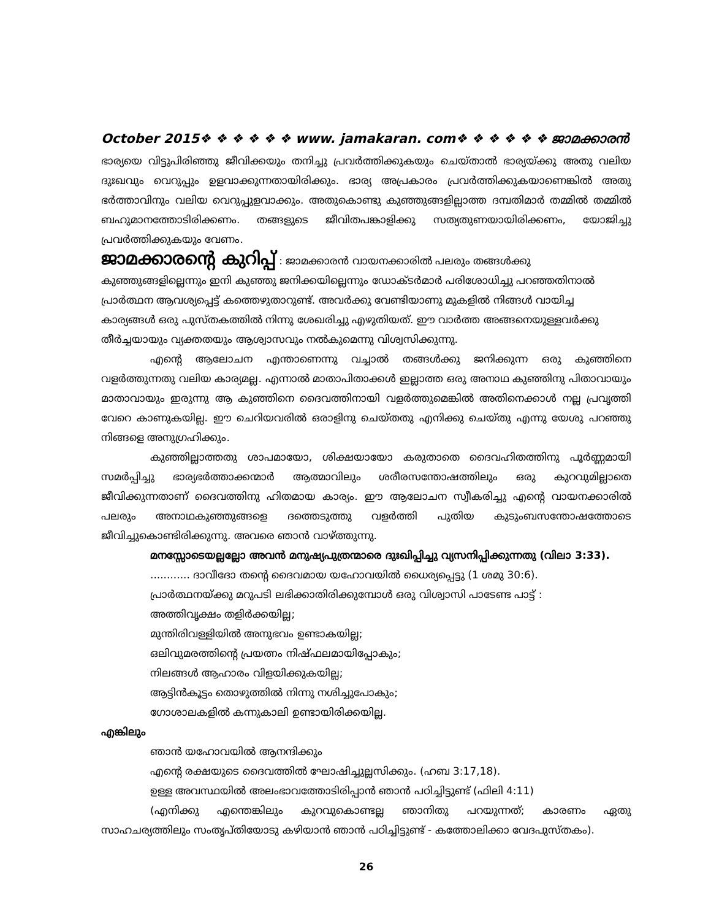October 2015❖ ❖ ❖ ❖ ❖ ❖ www. jamakaran. com❖ ❖ ❖ ❖ ❖ ❖ ജാമക്കാരൻ
ഭാര്യയെ വിട്ടുപിരിഞ്ഞു ജീവിക്കയും തനിച്ചു പ്രവർത്തിക്കുകയും ചെയ്താൽ ഭാര്യയ്ക്കു അതു വലിയ ദുഃഖവും വെറുപ്പും ഉളവാക്കുന്നതായിരിക്കും. ഭാര്യ അപ്രകാരം പ്രവർത്തിക്കുകയാണെങ്കിൽ അതു ഭർത്താവിനും വലിയ വെറുപ്പുളവാക്കും. അതുകൊണ്ടു കുഞ്ഞുങ്ങളില്ലാത്ത ദമ്പതിമാർ തമ്മിൽ തമ്മിൽ ബഹുമാനത്തോടിരിക്കണം. തങ്ങളുടെ ജീവിതപങ്കാളിക്കു സത്യതുണയായിരിക്കണം, യോജിച്ചു പ്രവർത്തിക്കുകയും വേണം.
ജാമക്കാരന്റെ കുറിപ്പ്
: ജാമക്കാരൻ വായനക്കാരിൽ പലരും തങ്ങൾക്കു കുഞ്ഞുങ്ങളില്ലെന്നും ഇനി കുഞ്ഞു ജനിക്കയില്ലെന്നും ഡോക്ടർമാർ പരിശോധിച്ചു പറഞ്ഞതിനാൽ പ്രാർത്ഥന ആവശ്യപ്പെട്ട് കത്തെഴുതാറുണ്ട്. അവർക്കു വേണ്ടിയാണു മുകളിൽ നിങ്ങൾ വായിച്ച കാര്യങ്ങൾ ഒരു പുസ്തകത്തിൽ നിന്നു ശേഖരിച്ചു എഴുതിയത്. ഈ വാർത്ത അങ്ങനെയുള്ളവർക്കു തീർച്ചയായും വ്യക്തതയും ആശ്വാസവും നൽകുമെന്നു വിശ്വസിക്കുന്നു.
എന്റെ ആലോചന എന്താണെന്നു വച്ചാൽ തങ്ങൾക്കു ജനിക്കുന്ന ഒരു കുഞ്ഞിനെ വളർത്തുന്നതു വലിയ കാര്യമല്ല. എന്നാൽ മാതാപിതാക്കൾ ഇല്ലാത്ത ഒരു അനാഥ കുഞ്ഞിനു പിതാവായും മാതാവായും ഇരുന്നു ആ കുഞ്ഞിനെ ദൈവത്തിനായി വളർത്തുമെങ്കിൽ അതിനെക്കാൾ നല്ല പ്രവൃത്തി വേറെ കാണുകയില്ല. ഈ ചെറിയവരിൽ ഒരാളിനു ചെയ്തതു എനിക്കു ചെയ്തു എന്നു യേശു പറഞ്ഞു നിങ്ങളെ അനുഗ്രഹിക്കും.
കുഞ്ഞില്ലാത്തതു ശാപമായോ, ശിക്ഷയായോ കരുതാതെ ദൈവഹിതത്തിനു പൂർണ്ണമായി സമർപ്പിച്ചു ഭാര്യഭർത്താക്കന്മാർ ആത്മാവിലും ശരീരസന്തോഷത്തിലും ഒരു കുറവുമില്ലാതെ ജീവിക്കുന്നതാണ് ദൈവത്തിനു ഹിതമായ കാര്യം. ഈ ആലോചന സ്വീകരിച്ചു എന്റെ വായനക്കാരിൽ പലരും അനാഥകുഞ്ഞുങ്ങളെ ദത്തെടുത്തു വളർത്തി പുതിയ കുടുംബസന്തോഷത്തോടെ ജീവിച്ചുകൊണ്ടിരിക്കുന്നു. അവരെ ഞാൻ വാഴ്ത്തുന്നു.
മനസ്സോടെയല്ലല്ലോ അവൻ മനുഷ്യപുത്രന്മാരെ ദുഃഖിപ്പിച്ചു വ്യസനിപ്പിക്കുന്നതു (വിലാ 3:33).
............ ദാവീദോ തന്റെ ദൈവമായ യഹോവയിൽ ധൈര്യപ്പെട്ടു (1 ശമു 30:6).
പ്രാർത്ഥനയ്ക്കു മറുപടി ലഭിക്കാതിരിക്കുമ്പോൾ ഒരു വിശ്വാസി പാടേണ്ട പാട്ട് :
അത്തിവൃക്ഷം തളിർക്കയില്ല;
മുന്തിരിവള്ളിയിൽ അനുഭവം ഉണ്ടാകയില്ല;
ഒലിവുമരത്തിന്റെ പ്രയത്നം നിഷ്ഫലമായിപ്പോകും;
നിലങ്ങൾ ആഹാരം വിളയിക്കുകയില്ല;
ആട്ടിൻകൂട്ടം തൊഴുത്തിൽ നിന്നു നശിച്ചുപോകും;
ഗോശാലകളിൽ കന്നുകാലി ഉണ്ടായിരിക്കയില്ല.
എങ്കിലും
ഞാൻ യഹോവയിൽ ആനന്ദിക്കും
എന്റെ രക്ഷയുടെ ദൈവത്തിൽ ഘോഷിച്ചുല്ലസിക്കും. (ഹബ 3:17,18).
ഉള്ള അവസ്ഥയിൽ അലംഭാവത്തോടിരിപ്പാൻ ഞാൻ പഠിച്ചിട്ടുണ്ട് (ഫിലി 4:11)
(എനിക്കു എന്തെങ്കിലും കുറവുകൊണ്ടല്ല ഞാനിതു പറയുന്നത്; കാരണം ഏതു സാഹചര്യത്തിലും സംതൃപ്തിയോടു കഴിയാൻ ഞാൻ പഠിച്ചിട്ടുണ്ട് - കത്തോലിക്കാ വേദപുസ്തകം).
26